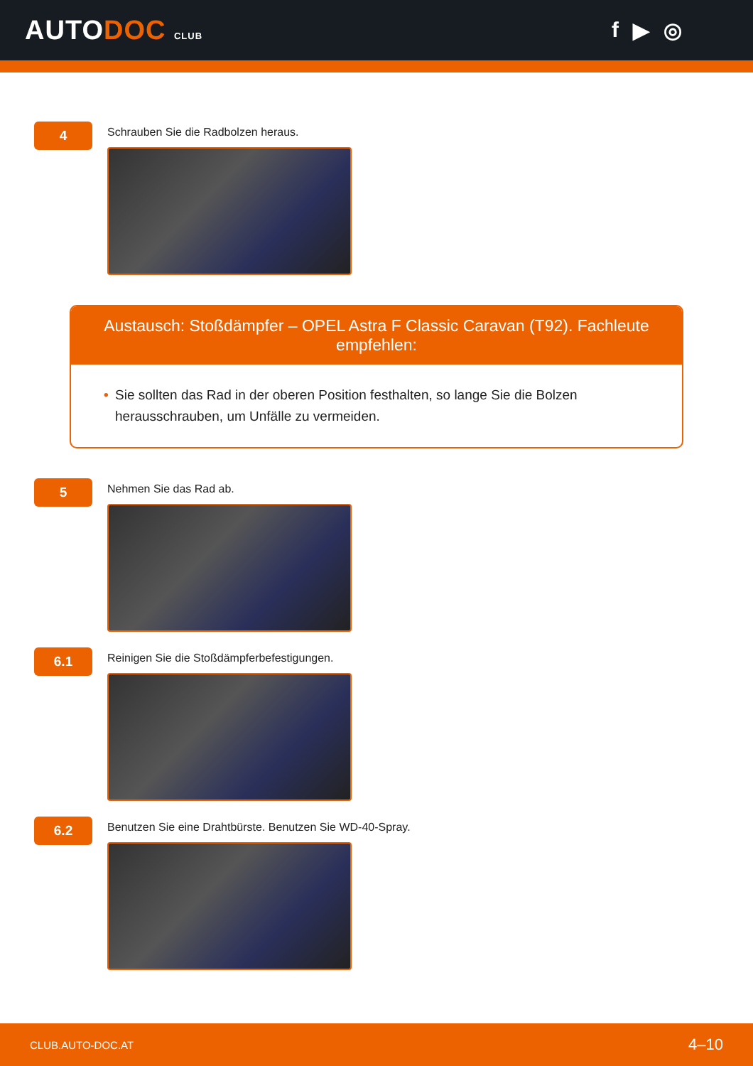AUTODOC CLUB
f ▶ ◎
4
Schrauben Sie die Radbolzen heraus.
Austausch: Stoßdämpfer – OPEL Astra F Classic Caravan (T92). Fachleute empfehlen:
• Sie sollten das Rad in der oberen Position festhalten, so lange Sie die Bolzen herausschrauben, um Unfälle zu vermeiden.
5
Nehmen Sie das Rad ab.
6.1
Reinigen Sie die Stoßdämpferbefestigungen.
6.2
Benutzen Sie eine Drahtbürste. Benutzen Sie WD-40-Spray.
CLUB.AUTO-DOC.AT 4–10